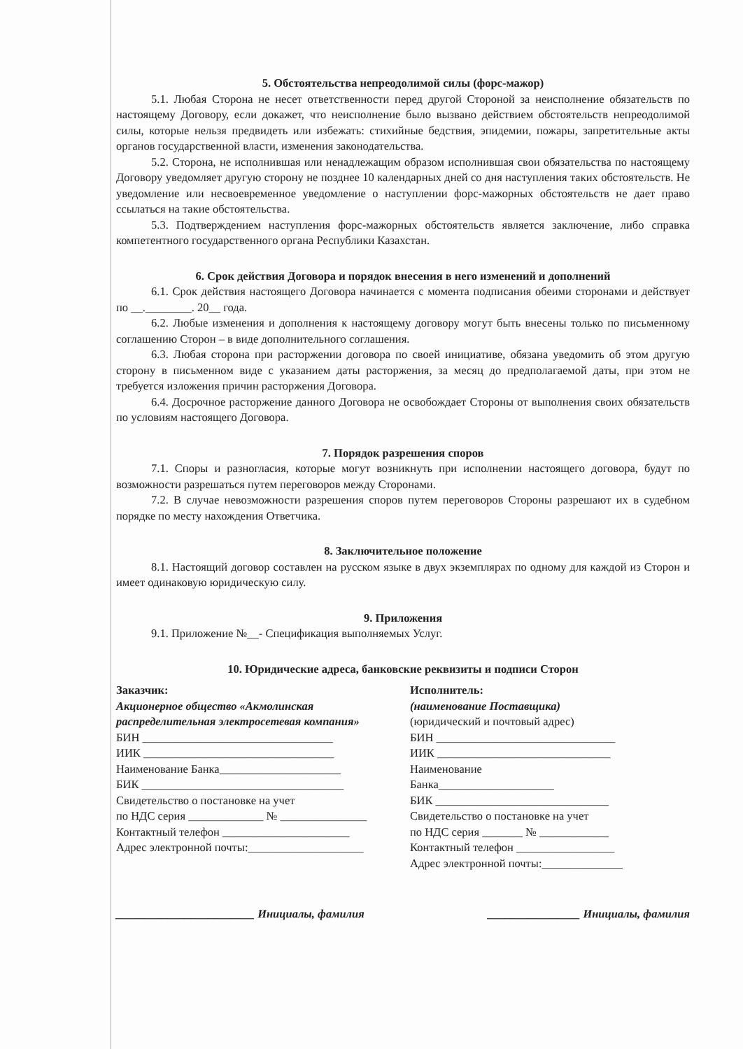5. Обстоятельства непреодолимой силы (форс-мажор)
5.1. Любая Сторона не несет ответственности перед другой Стороной за неисполнение обязательств по настоящему Договору, если докажет, что неисполнение было вызвано действием обстоятельств непреодолимой силы, которые нельзя предвидеть или избежать: стихийные бедствия, эпидемии, пожары, запретительные акты органов государственной власти, изменения законодательства.
5.2. Сторона, не исполнившая или ненадлежащим образом исполнившая свои обязательства по настоящему Договору уведомляет другую сторону не позднее 10 календарных дней со дня наступления таких обстоятельств. Не уведомление или несвоевременное уведомление о наступлении форс-мажорных обстоятельств не дает право ссылаться на такие обстоятельства.
5.3. Подтверждением наступления форс-мажорных обстоятельств является заключение, либо справка компетентного государственного органа Республики Казахстан.
6. Срок действия Договора и порядок внесения в него изменений и дополнений
6.1. Срок действия настоящего Договора начинается с момента подписания обеими сторонами и действует по __.________. 20__ года.
6.2. Любые изменения и дополнения к настоящему договору могут быть внесены только по письменному соглашению Сторон – в виде дополнительного соглашения.
6.3. Любая сторона при расторжении договора по своей инициативе, обязана уведомить об этом другую сторону в письменном виде с указанием даты расторжения, за месяц до предполагаемой даты, при этом не требуется изложения причин расторжения Договора.
6.4. Досрочное расторжение данного Договора не освобождает Стороны от выполнения своих обязательств по условиям настоящего Договора.
7. Порядок разрешения споров
7.1. Споры и разногласия, которые могут возникнуть при исполнении настоящего договора, будут по возможности разрешаться путем переговоров между Сторонами.
7.2. В случае невозможности разрешения споров путем переговоров Стороны разрешают их в судебном порядке по месту нахождения Ответчика.
8. Заключительное положение
8.1. Настоящий договор составлен на русском языке в двух экземплярах по одному для каждой из Сторон и имеет одинаковую юридическую силу.
9. Приложения
9.1. Приложение №__- Спецификация выполняемых Услуг.
10. Юридические адреса, банковские реквизиты и подписи Сторон
Заказчик:
Акционерное общество «Акмолинская распределительная электросетевая компания»
БИН _________________________________
ИИК _________________________________
Наименование Банка_____________________
БИК ___________________________________
Свидетельство о постановке на учет
по НДС серия _____________ № _______________
Контактный телефон ______________________
Адрес электронной почты:____________________
Исполнитель:
(наименование Поставщика)
(юридический и почтовый адрес)
БИН _______________________________
ИИК ______________________________
Наименование
Банка____________________
БИК ______________________________
Свидетельство о постановке на учет
по НДС серия _______ № ____________
Контактный телефон _________________
Адрес электронной почты:______________
________________________ Инициалы, фамилия ________________ Инициалы, фамилия